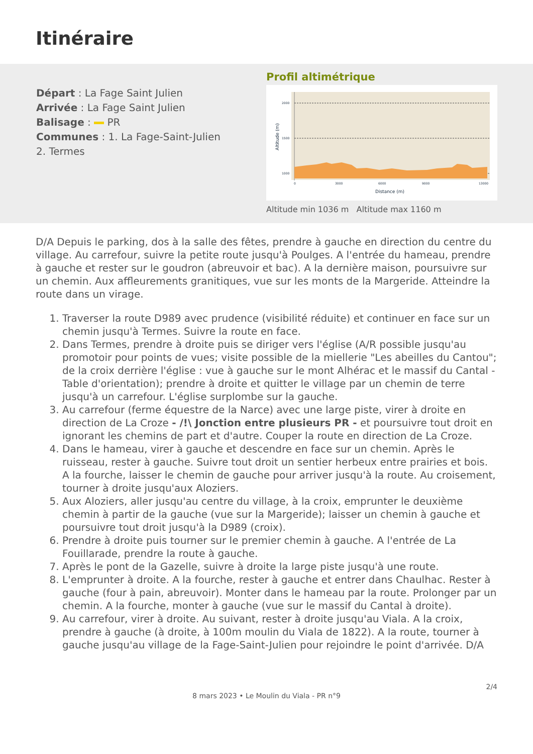Itinéraire
Départ : La Fage Saint Julien
Arrivée : La Fage Saint Julien
Balisage : PR
Communes : 1. La Fage-Saint-Julien
2. Termes
Profil altimétrique
2000
1500
1000
0
3000
6000
9000
13000
Distance (m)
Altitude (m)
Altitude min 1036 m Altitude max 1160 m
D/A Depuis le parking, dos à la salle des fêtes, prendre à gauche en direction du centre du village. Au carrefour, suivre la petite route jusqu'à Poulges. A l'entrée du hameau, prendre à gauche et rester sur le goudron (abreuvoir et bac). A la dernière maison, poursuivre sur un chemin. Aux affleurements granitiques, vue sur les monts de la Margeride. Atteindre la route dans un virage.
1. Traverser la route D989 avec prudence (visibilité réduite) et continuer en face sur un chemin jusqu'à Termes. Suivre la route en face.
2. Dans Termes, prendre à droite puis se diriger vers l'église (A/R possible jusqu'au promotoir pour points de vues; visite possible de la miellerie "Les abeilles du Cantou"; de la croix derrière l'église : vue à gauche sur le mont Alhérac et le massif du Cantal - Table d'orientation); prendre à droite et quitter le village par un chemin de terre jusqu'à un carrefour. L'église surplombe sur la gauche.
3. Au carrefour (ferme équestre de la Narce) avec une large piste, virer à droite en direction de La Croze - /!\ Jonction entre plusieurs PR - et poursuivre tout droit en ignorant les chemins de part et d'autre. Couper la route en direction de La Croze.
4. Dans le hameau, virer à gauche et descendre en face sur un chemin. Après le ruisseau, rester à gauche. Suivre tout droit un sentier herbeux entre prairies et bois. A la fourche, laisser le chemin de gauche pour arriver jusqu'à la route. Au croisement, tourner à droite jusqu'aux Aloziers.
5. Aux Aloziers, aller jusqu'au centre du village, à la croix, emprunter le deuxième chemin à partir de la gauche (vue sur la Margeride); laisser un chemin à gauche et poursuivre tout droit jusqu'à la D989 (croix).
6. Prendre à droite puis tourner sur le premier chemin à gauche. A l'entrée de La Fouillarade, prendre la route à gauche.
7. Après le pont de la Gazelle, suivre à droite la large piste jusqu'à une route.
8. L'emprunter à droite. A la fourche, rester à gauche et entrer dans Chaulhac. Rester à gauche (four à pain, abreuvoir). Monter dans le hameau par la route. Prolonger par un chemin. A la fourche, monter à gauche (vue sur le massif du Cantal à droite).
9. Au carrefour, virer à droite. Au suivant, rester à droite jusqu'au Viala. A la croix, prendre à gauche (à droite, à 100m moulin du Viala de 1822). A la route, tourner à gauche jusqu'au village de la Fage-Saint-Julien pour rejoindre le point d'arrivée. D/A
2/4
8 mars 2023 • Le Moulin du Viala - PR n°9